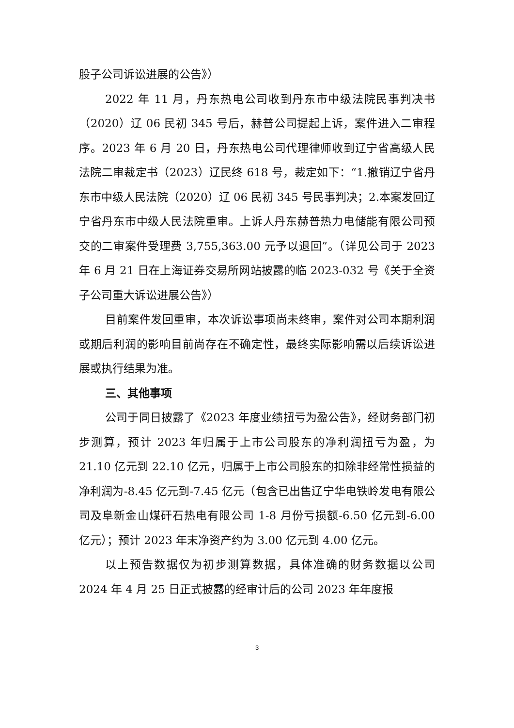股子公司诉讼进展的公告》）
2022 年 11 月，丹东热电公司收到丹东市中级法院民事判决书（2020）辽 06 民初 345 号后，赫普公司提起上诉，案件进入二审程序。2023 年 6 月 20 日，丹东热电公司代理律师收到辽宁省高级人民法院二审裁定书（2023）辽民终 618 号，裁定如下：“1.撤销辽宁省丹东市中级人民法院（2020）辽 06 民初 345 号民事判决；2.本案发回辽宁省丹东市中级人民法院重审。上诉人丹东赫普热力电储能有限公司预交的二审案件受理费 3,755,363.00 元予以退回”。（详见公司于 2023 年 6 月 21 日在上海证券交易所网站披露的临 2023-032 号《关于全资子公司重大诉讼进展公告》）
目前案件发回重审，本次诉讼事项尚未终审，案件对公司本期利润或期后利润的影响目前尚存在不确定性，最终实际影响需以后续诉讼进展或执行结果为准。
三、其他事项
公司于同日披露了《2023 年度业绩扭亏为盈公告》，经财务部门初步测算，预计 2023 年归属于上市公司股东的净利润扭亏为盈，为 21.10 亿元到 22.10 亿元，归属于上市公司股东的扣除非经常性损益的净利润为-8.45 亿元到-7.45 亿元（包含已出售辽宁华电铁岭发电有限公司及阜新金山煤矸石热电有限公司 1-8 月份亏损额-6.50 亿元到-6.00 亿元）；预计 2023 年末净资产约为 3.00 亿元到 4.00 亿元。
以上预告数据仅为初步测算数据，具体准确的财务数据以公司 2024 年 4 月 25 日正式披露的经审计后的公司 2023 年年度报
3